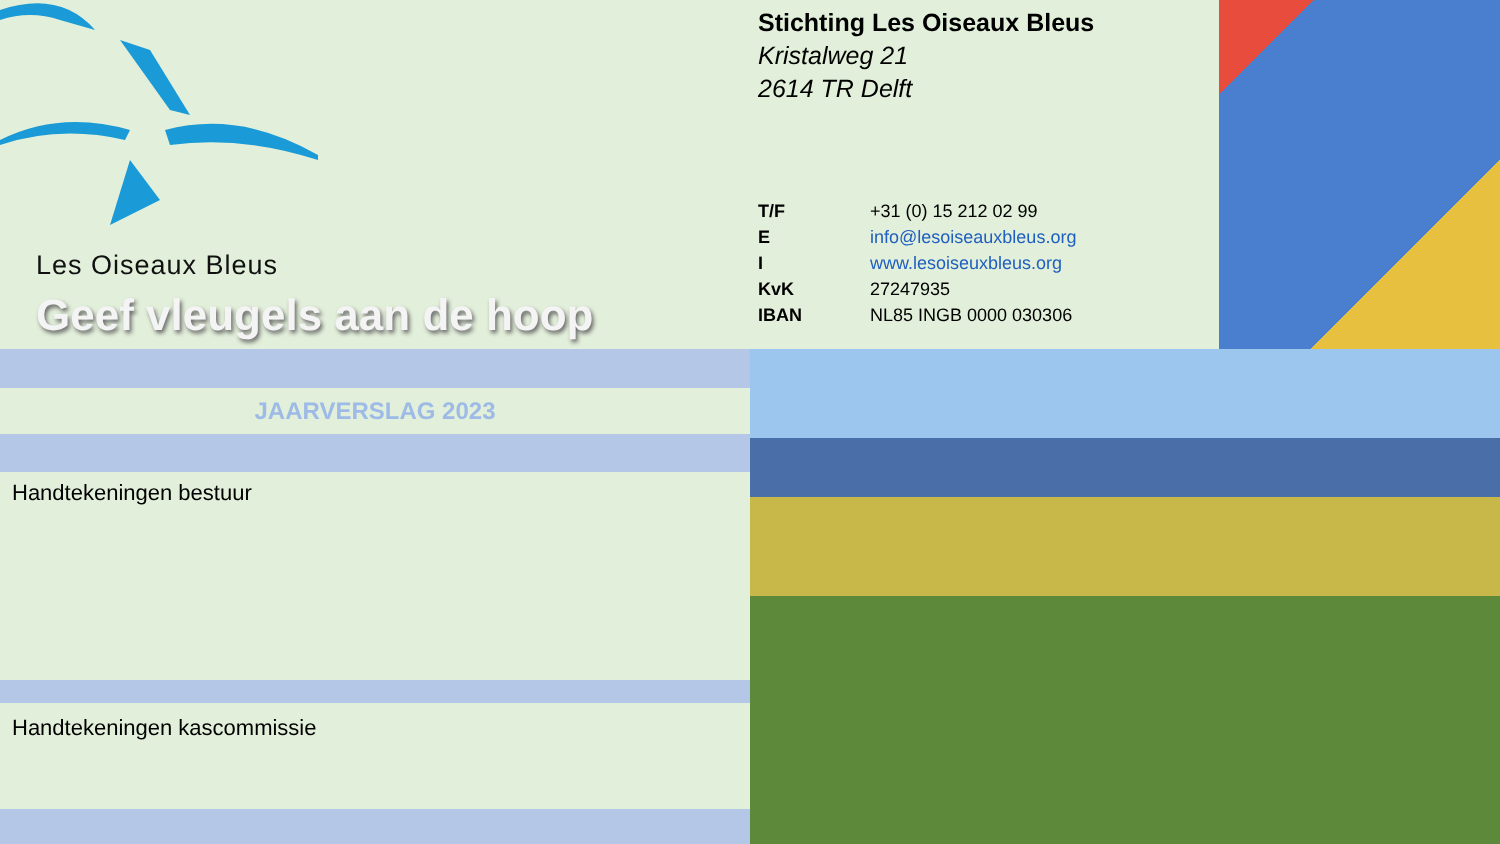Les Oiseaux Bleus
Geef vleugels aan de hoop
Stichting Les Oiseaux Bleus
Kristalweg 21
2614 TR Delft
| T/F | +31 (0) 15 212 02 99 |
| E | info@lesoiseauxbleus.org |
| I | www.lesoiseuxbleus.org |
| KvK | 27247935 |
| IBAN | NL85 INGB 0000 030306 |
JAARVERSLAG 2023
Handtekeningen bestuur
Handtekeningen kascommissie